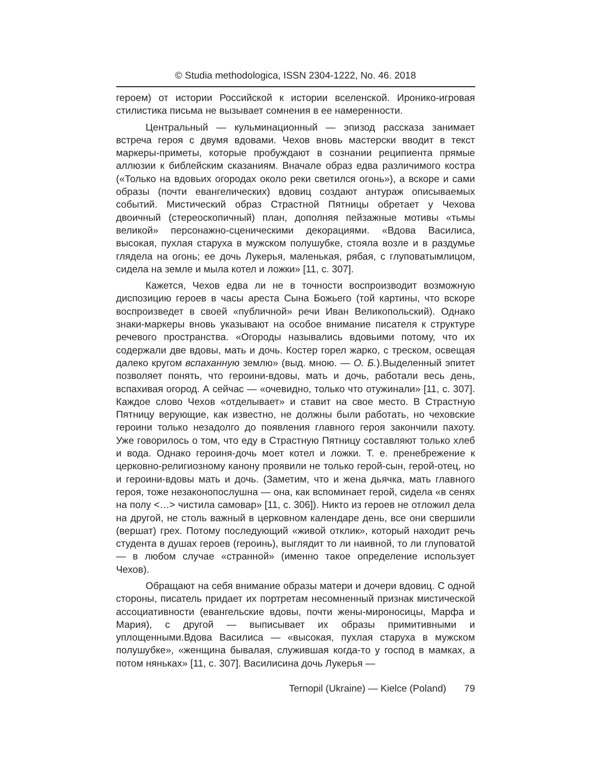© Studia methodologica, ISSN 2304-1222, No. 46. 2018
героем) от истории Российской к истории вселенской. Иронико-игровая стилистика письма не вызывает сомнения в ее намеренности.
Центральный — кульминационный — эпизод рассказа занимает встреча героя с двумя вдовами. Чехов вновь мастерски вводит в текст маркеры-приметы, которые пробуждают в сознании реципиента прямые аллюзии к библейским сказаниям. Вначале образ едва различимого костра («Только на вдовьих огородах около реки светился огонь»), а вскоре и сами образы (почти евангелических) вдовиц создают антураж описываемых событий. Мистический образ Страстной Пятницы обретает у Чехова двоичный (стереоскопичный) план, дополняя пейзажные мотивы «тьмы великой» персонажно-сценическими декорациями. «Вдова Василиса, высокая, пухлая старуха в мужском полушубке, стояла возле и в раздумье глядела на огонь; ее дочь Лукерья, маленькая, рябая, с глуповатымлицом, сидела на земле и мыла котел и ложки» [11, с. 307].
Кажется, Чехов едва ли не в точности воспроизводит возможную диспозицию героев в часы ареста Сына Божьего (той картины, что вскоре воспроизведет в своей «публичной» речи Иван Великопольский). Однако знаки-маркеры вновь указывают на особое внимание писателя к структуре речевого пространства. «Огороды назывались вдовьими потому, что их содержали две вдовы, мать и дочь. Костер горел жарко, с треском, освещая далеко кругом вспаханную землю» (выд. мною. — О. Б.).Выделенный эпитет позволяет понять, что героини-вдовы, мать и дочь, работали весь день, вспахивая огород. А сейчас — «очевидно, только что отужинали» [11, с. 307]. Каждое слово Чехов «отделывает» и ставит на свое место. В Страстную Пятницу верующие, как известно, не должны были работать, но чеховские героини только незадолго до появления главного героя закончили пахоту. Уже говорилось о том, что еду в Страстную Пятницу составляют только хлеб и вода. Однако героиня-дочь моет котел и ложки. Т. е. пренебрежение к церковно-религиозному канону проявили не только герой-сын, герой-отец, но и героини-вдовы мать и дочь. (Заметим, что и жена дьячка, мать главного героя, тоже незаконопослушна — она, как вспоминает герой, сидела «в сенях на полу <…> чистила самовар» [11, с. 306]). Никто из героев не отложил дела на другой, не столь важный в церковном календаре день, все они свершили (вершат) грех. Потому последующий «живой отклик», который находит речь студента в душах героев (героинь), выглядит то ли наивной, то ли глуповатой — в любом случае «странной» (именно такое определение использует Чехов).
Обращают на себя внимание образы матери и дочери вдовиц. С одной стороны, писатель придает их портретам несомненный признак мистической ассоциативности (евангельские вдовы, почти жены-мироносицы, Марфа и Мария), с другой — выписывает их образы примитивными и уплощенными.Вдова Василиса — «высокая, пухлая старуха в мужском полушубке», «женщина бывалая, служившая когда-то у господ в мамках, а потом няньках» [11, с. 307]. Василисина дочь Лукерья —
Ternopil (Ukraine) — Kielce (Poland) 79